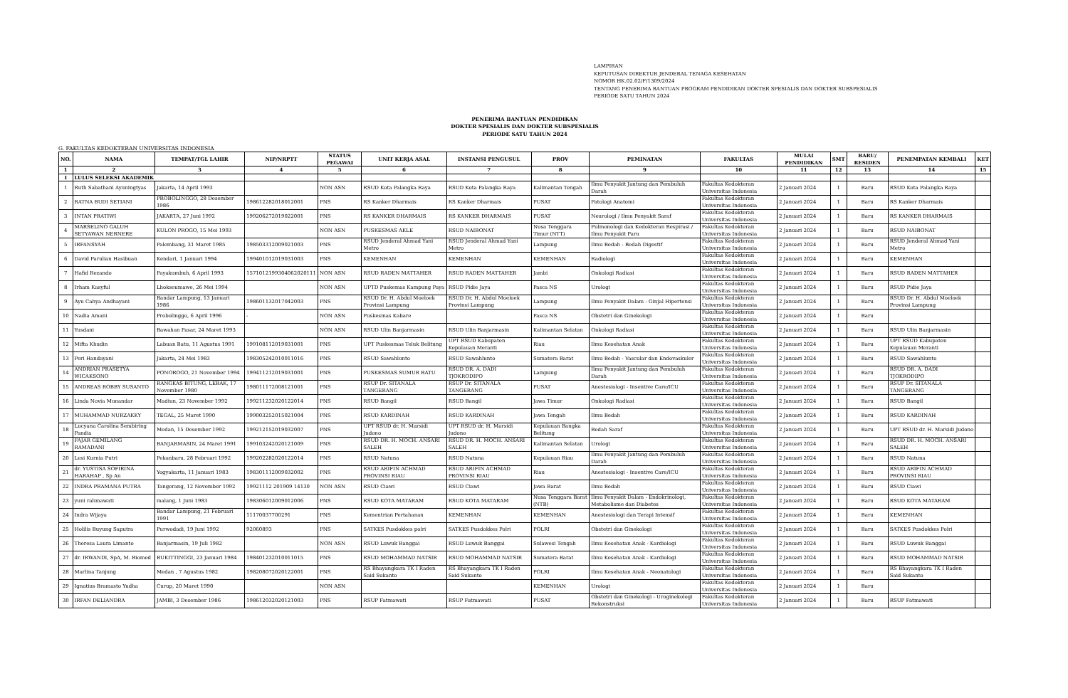LAMPIRAN
KEPUTUSAN DIREKTUR JENDERAL TENAGA KESEHATAN
NOMOR HK.02.02/F/1309/2024
TENTANG PENERIMA BANTUAN PROGRAM PENDIDIKAN DOKTER SPESIALIS DAN DOKTER SUBSPESIALIS
PERIODE SATU TAHUN 2024
PENERIMA BANTUAN PENDIDIKAN
DOKTER SPESIALIS DAN DOKTER SUBSPESIALIS
PERIODE SATU TAHUN 2024
G. FAKULTAS KEDOKTERAN UNIVERSITAS INDONESIA
| NO. | NAMA | TEMPAT/TGL LAHIR | NIP/NRPTT | STATUS PEGAWAI | UNIT KERJA ASAL | INSTANSI PENGUSUL | PROV | PEMINATAN | FAKULTAS | MULAI PENDIDIKAN | SMT | BARU/ RESIDEN | PENEMPATAN KEMBALI | KET |
| --- | --- | --- | --- | --- | --- | --- | --- | --- | --- | --- | --- | --- | --- | --- |
| 1 | 2 | 3 | 4 | 5 | 6 | 7 | 8 | 9 | 10 | 11 | 12 | 13 | 14 | 15 |
| I | LULUS SELEKSI AKADEMIK | | | | | | | | | | | | | |
| 1 | Ruth Sabathani Ayuningtyas | Jakarta, 14 April 1993 | | NON ASN | RSUD Kota Palangka Raya | RSUD Kota Palangka Raya | Kalimantan Tengah | Ilmu Penyakit Jantung dan Pembuluh Darah | Fakultas Kedokteran Universitas Indonesia | 2 Januari 2024 | 1 | Baru | RSUD Kota Palangka Raya | |
| 2 | RATNA BUDI SETIANI | PROBOLINGGO, 28 Desember 1986 | 198612282018012001 | PNS | RS Kanker Dharmais | RS Kanker Dharmais | PUSAT | Patologi Anatomi | Fakultas Kedokteran Universitas Indonesia | 2 Januari 2024 | 1 | Baru | RS Kanker Dharmais | |
| 3 | INTAN PRATIWI | JAKARTA, 27 Juni 1992 | 199206272019022001 | PNS | RS KANKER DHARMAIS | RS KANKER DHARMAIS | PUSAT | Neurologi / Ilmu Penyakit Saraf | Fakultas Kedokteran Universitas Indonesia | 2 Januari 2024 | 1 | Baru | RS KANKER DHARMAIS | |
| 4 | MARSELINO GALUH SETYAWAN NERNERE | KULON PROGO, 15 Mei 1993 | | NON ASN | PUSKESMAS AKLE | RSUD NAIBONAT | Nusa Tenggara Timur (NTT) | Pulmonologi dan Kedokteran Respirasi / Ilmu Penyakit Paru | Fakultas Kedokteran Universitas Indonesia | 2 Januari 2024 | 1 | Baru | RSUD NAIBONAT | |
| 5 | IRFANSYAH | Palembang, 31 Maret 1985 | 198503312009021003 | PNS | RSUD Jenderal Ahmad Yani Metro | RSUD Jenderal Ahmad Yani Metro | Lampung | Ilmu Bedah - Bedah Digestif | Fakultas Kedokteran Universitas Indonesia | 2 Januari 2024 | 1 | Baru | RSUD Jenderal Ahmad Yani Metro | |
| 6 | David Parulian Hasibuan | Kendari, 1 Januari 1994 | 199401012019031003 | PNS | KEMENHAN | KEMENHAN | KEMENHAN | Radiologi | Fakultas Kedokteran Universitas Indonesia | 2 Januari 2024 | 1 | Baru | KEMENHAN | |
| 7 | Hafid Rezando | Payakumbuh, 6 April 1993 | 1571012199304062020111 | NON ASN | RSUD RADEN MATTAHER | RSUD RADEN MATTAHER | Jambi | Onkologi Radiasi | Fakultas Kedokteran Universitas Indonesia | 2 Januari 2024 | 1 | Baru | RSUD RADEN MATTAHER | |
| 8 | Irham Kasyful | Lhokseumawe, 26 Mei 1994 | | NON ASN | UPTD Puskemas Kampung Paya | RSUD Pidie Jaya | Pasca NS | Urologi | Fakultas Kedokteran Universitas Indonesia | 2 Januari 2024 | 1 | Baru | RSUD Pidie Jaya | |
| 9 | Ayu Cahya Andhayani | Bandar Lampung, 13 Januari 1986 | 198601132017042003 | PNS | RSUD Dr. H. Abdul Moeloek Provinsi Lampung | RSUD Dr. H. Abdul Moeloek Provinsi Lampung | Lampung | Ilmu Penyakit Dalam - Ginjal Hipertensi | Fakultas Kedokteran Universitas Indonesia | 2 Januari 2024 | 1 | Baru | RSUD Dr. H. Abdul Moeloek Provinsi Lampung | |
| 10 | Nadia Amani | Probolinggo, 6 April 1996 | - | NON ASN | Puskesmas Kabare | | Pasca NS | Obstetri dan Ginekologi | Fakultas Kedokteran Universitas Indonesia | 2 Januari 2024 | 1 | Baru | | |
| 11 | Yusdani | Bawahan Pasar, 24 Maret 1993 | | NON ASN | RSUD Ulin Banjarmasin | RSUD Ulin Banjarmasin | Kalimantan Selatan | Onkologi Radiasi | Fakultas Kedokteran Universitas Indonesia | 2 Januari 2024 | 1 | Baru | RSUD Ulin Banjarmasin | |
| 12 | Mifta Khudin | Labuan Batu, 11 Agustus 1991 | 199108112019031001 | PNS | UPT Puskesmas Teluk Belitung | UPT RSUD Kabupaten Kepulauan Meranti | Riau | Ilmu Kesehatan Anak | Fakultas Kedokteran Universitas Indonesia | 2 Januari 2024 | 1 | Baru | UPT RSUD Kabupaten Kepulauan Meranti | |
| 13 | Peri Handayani | Jakarta, 24 Mei 1983 | 198305242010011016 | PNS | RSUD Sawahlunto | RSUD Sawahlunto | Sumatera Barat | Ilmu Bedah - Vascular dan Endovaskuler | Fakultas Kedokteran Universitas Indonesia | 2 Januari 2024 | 1 | Baru | RSUD Sawahlunto | |
| 14 | ANDRIAN PRASETYA WICAKSONO | PONOROGO, 21 November 1994 | 199411212019031001 | PNS | PUSKESMAS SUMUR BATU | RSUD DR. A. DADI TJOKRODIPO | Lampung | Ilmu Penyakit Jantung dan Pembuluh Darah | Fakultas Kedokteran Universitas Indonesia | 2 Januari 2024 | 1 | Baru | RSUD DR. A. DADI TJOKRODIPO | |
| 15 | ANDREAS ROBBY SUSANTO | RANGKAS BITUNG, LEBAK, 17 November 1980 | 198011172008121001 | PNS | RSUP Dr. SITANALA TANGERANG | RSUP Dr. SITANALA TANGERANG | PUSAT | Anestesiologi - Insentive Care/ICU | Fakultas Kedokteran Universitas Indonesia | 2 Januari 2024 | 1 | Baru | RSUP Dr. SITANALA TANGERANG | |
| 16 | Linda Novia Munandar | Madiun, 23 November 1992 | 199211232020122014 | PNS | RSUD Bangil | RSUD Bangil | Jawa Timur | Onkologi Radiasi | Fakultas Kedokteran Universitas Indonesia | 2 Januari 2024 | 1 | Baru | RSUD Bangil | |
| 17 | MUHAMMAD NURZAKKY | TEGAL, 25 Maret 1990 | 199003252015021004 | PNS | RSUD KARDINAH | RSUD KARDINAH | Jawa Tengah | Ilmu Bedah | Fakultas Kedokteran Universitas Indonesia | 2 Januari 2024 | 1 | Baru | RSUD KARDINAH | |
| 18 | Lucyana Carolina Sembiring Pandia | Medan, 15 Desember 1992 | 199212152019032007 | PNS | UPT RSUD dr. H. Marsidi Judono | UPT RSUD dr. H. Marsidi Judono | Kepulauan Bangka Belitung | Bedah Saraf | Fakultas Kedokteran Universitas Indonesia | 2 Januari 2024 | 1 | Baru | UPT RSUD dr. H. Marsidi Judono | |
| 19 | FAJAR GEMILANG RAMADANI | BANJARMASIN, 24 Maret 1991 | 199103242020121009 | PNS | RSUD DR. H. MOCH. ANSARI SALEH | RSUD DR. H. MOCH. ANSARI SALEH | Kalimantan Selatan | Urologi | Fakultas Kedokteran Universitas Indonesia | 2 Januari 2024 | 1 | Baru | RSUD DR. H. MOCH. ANSARI SALEH | |
| 20 | Lesi Kurnia Putri | Pekanbaru, 28 Februari 1992 | 199202282020122014 | PNS | RSUD Natuna | RSUD Natuna | Kepulauan Riau | Ilmu Penyakit Jantung dan Pembuluh Darah | Fakultas Kedokteran Universitas Indonesia | 2 Januari 2024 | 1 | Baru | RSUD Natuna | |
| 21 | dr. YUSTISA SOFIRINA HARAHAP , Sp An | Yogyakarta, 11 Januari 1983 | 198301112009032002 | PNS | RSUD ARIFIN ACHMAD PROVINSI RIAU | RSUD ARIFIN ACHMAD PROVINSI RIAU | Riau | Anestesiologi - Insentive Care/ICU | Fakultas Kedokteran Universitas Indonesia | 2 Januari 2024 | 1 | Baru | RSUD ARIFIN ACHMAD PROVINSI RIAU | |
| 22 | INDRA PRAMANA PUTRA | Tangerang, 12 November 1992 | 19921112 201909 14130 | NON ASN | RSUD Ciawi | RSUD Ciawi | Jawa Barat | Ilmu Bedah | Fakultas Kedokteran Universitas Indonesia | 2 Januari 2024 | 1 | Baru | RSUD Ciawi | |
| 23 | yuni rahmawati | malang, 1 Juni 1983 | 198306012009012006 | PNS | RSUD KOTA MATARAM | RSUD KOTA MATARAM | Nusa Tenggara Barat (NTB) | Ilmu Penyakit Dalam - Endokrinologi, Metabolisme dan Diabetes | Fakultas Kedokteran Universitas Indonesia | 2 Januari 2024 | 1 | Baru | RSUD KOTA MATARAM | |
| 24 | Indra Wijaya | Bandar Lampung, 21 Februari 1991 | 11170037700291 | PNS | Kementrian Pertahanan | KEMENHAN | KEMENHAN | Anestesiologi dan Terapi Intensif | Fakultas Kedokteran Universitas Indonesia | 2 Januari 2024 | 1 | Baru | KEMENHAN | |
| 25 | Holilis Buyung Saputra | Purwodadi, 19 Juni 1992 | 92060893 | PNS | SATKES Pusdokkes polri | SATKES Pusdokkes Polri | POLRI | Obstetri dan Ginekologi | Fakultas Kedokteran Universitas Indonesia | 2 Januari 2024 | 1 | Baru | SATKES Pusdokkes Polri | |
| 26 | Theresa Laura Limanto | Banjarmasin, 19 Juli 1982 | | NON ASN | RSUD Luwuk Banggai | RSUD Luwuk Banggai | Sulawesi Tengah | Ilmu Kesehatan Anak - Kardiologi | Fakultas Kedokteran Universitas Indonesia | 2 Januari 2024 | 1 | Baru | RSUD Luwuk Banggai | |
| 27 | dr. IRWANDI, SpA, M. Biomed | BUKITTINGGI, 23 Januari 1984 | 198401232010011015 | PNS | RSUD MOHAMMAD NATSIR | RSUD MOHAMMAD NATSIR | Sumatera Barat | Ilmu Kesehatan Anak - Kardiologi | Fakultas Kedokteran Universitas Indonesia | 2 Januari 2024 | 1 | Baru | RSUD MOHAMMAD NATSIR | |
| 28 | Marlina Tanjung | Medan , 7 Agustus 1982 | 198208072020122001 | PNS | RS Bhayangkara TK I Raden Said Sukanto | RS Bhayangkara TK I Raden Said Sukanto | POLRI | Ilmu Kesehatan Anak - Neonatologi | Fakultas Kedokteran Universitas Indonesia | 2 Januari 2024 | 1 | Baru | RS Bhayangkara TK I Raden Said Sukanto | |
| 29 | Ignatius Bramasto Yudha | Curup, 20 Maret 1990 | | NON ASN | | | KEMENHAN | Urologi | Fakultas Kedokteran Universitas Indonesia | 2 Januari 2024 | 1 | Baru | | |
| 30 | IRFAN DELIANDRA | JAMBI, 3 Desember 1986 | 198612032020121003 | PNS | RSUP Fatmawati | RSUP Fatmawati | PUSAT | Obstetri dan Ginekologi - Uroginekologi Rekonstruksi | Fakultas Kedokteran Universitas Indonesia | 2 Januari 2024 | 1 | Baru | RSUP Fatmawati | |